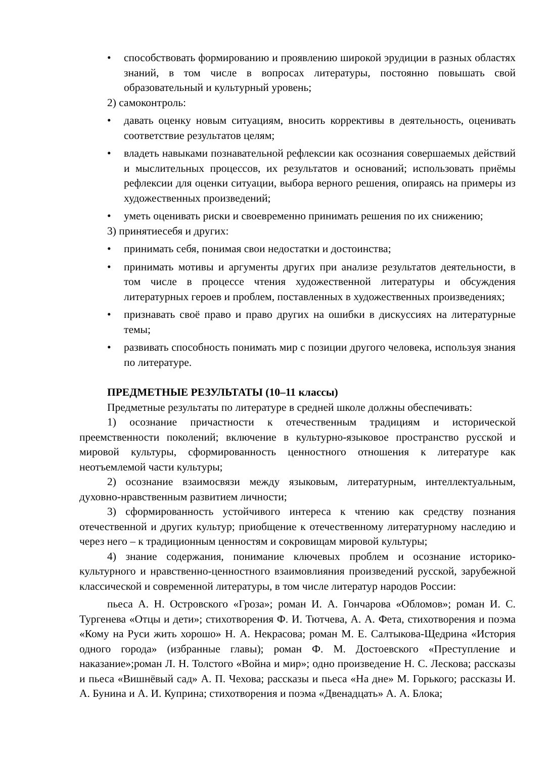• способствовать формированию и проявлению широкой эрудиции в разных областях знаний, в том числе в вопросах литературы, постоянно повышать свой образовательный и культурный уровень;
2) самоконтроль:
• давать оценку новым ситуациям, вносить коррективы в деятельность, оценивать соответствие результатов целям;
• владеть навыками познавательной рефлексии как осознания совершаемых действий и мыслительных процессов, их результатов и оснований; использовать приёмы рефлексии для оценки ситуации, выбора верного решения, опираясь на примеры из художественных произведений;
• уметь оценивать риски и своевременно принимать решения по их снижению;
3) принятиесебя и других:
• принимать себя, понимая свои недостатки и достоинства;
• принимать мотивы и аргументы других при анализе результатов деятельности, в том числе в процессе чтения художественной литературы и обсуждения литературных героев и проблем, поставленных в художественных произведениях;
• признавать своё право и право других на ошибки в дискуссиях на литературные темы;
• развивать способность понимать мир с позиции другого человека, используя знания по литературе.
ПРЕДМЕТНЫЕ РЕЗУЛЬТАТЫ (10–11 классы)
Предметные результаты по литературе в средней школе должны обеспечивать:
1) осознание причастности к отечественным традициям и исторической преемственности поколений; включение в культурно-языковое пространство русской и мировой культуры, сформированность ценностного отношения к литературе как неотъемлемой части культуры;
2) осознание взаимосвязи между языковым, литературным, интеллектуальным, духовно-нравственным развитием личности;
3) сформированность устойчивого интереса к чтению как средству познания отечественной и других культур; приобщение к отечественному литературному наследию и через него – к традиционным ценностям и сокровищам мировой культуры;
4) знание содержания, понимание ключевых проблем и осознание историко-культурного и нравственно-ценностного взаимовлияния произведений русской, зарубежной классической и современной литературы, в том числе литератур народов России:
пьеса А. Н. Островского «Гроза»; роман И. А. Гончарова «Обломов»; роман И. С. Тургенева «Отцы и дети»; стихотворения Ф. И. Тютчева, А. А. Фета, стихотворения и поэма «Кому на Руси жить хорошо» Н. А. Некрасова; роман М. Е. Салтыкова-Щедрина «История одного города» (избранные главы); роман Ф. М. Достоевского «Преступление и наказание»;роман Л. Н. Толстого «Война и мир»; одно произведение Н. С. Лескова; рассказы и пьеса «Вишнёвый сад» А. П. Чехова; рассказы и пьеса «На дне» М. Горького; рассказы И. А. Бунина и А. И. Куприна; стихотворения и поэма «Двенадцать» А. А. Блока;